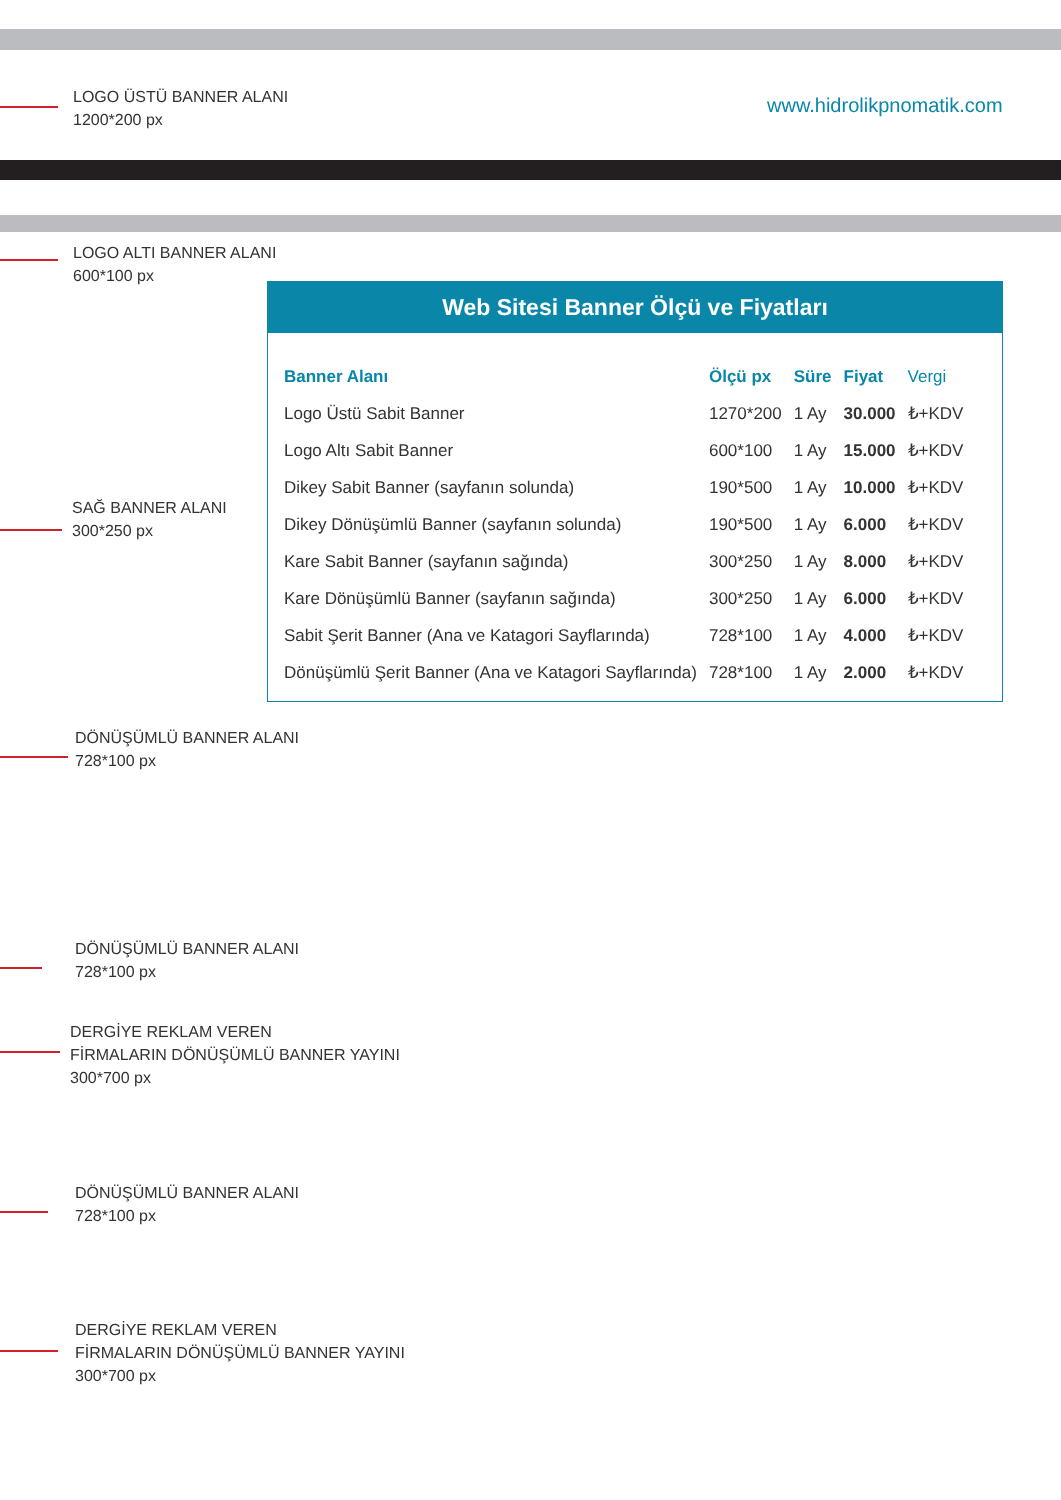LOGO ÜSTÜ BANNER ALANI
1200*200 px
www.hidrolikpnomatik.com
LOGO ALTI BANNER ALANI
600*100 px
Web Sitesi Banner Ölçü ve Fiyatları
| Banner Alanı | Ölçü px | Süre | Fiyat | Vergi |
| --- | --- | --- | --- | --- |
| Logo Üstü Sabit Banner | 1270*200 | 1 Ay | 30.000 | ₺+KDV |
| Logo Altı Sabit Banner | 600*100 | 1 Ay | 15.000 | ₺+KDV |
| Dikey Sabit Banner (sayfanın solunda) | 190*500 | 1 Ay | 10.000 | ₺+KDV |
| Dikey Dönüşümlü Banner (sayfanın solunda) | 190*500 | 1 Ay | 6.000 | ₺+KDV |
| Kare Sabit Banner (sayfanın sağında) | 300*250 | 1 Ay | 8.000 | ₺+KDV |
| Kare Dönüşümlü Banner (sayfanın sağında) | 300*250 | 1 Ay | 6.000 | ₺+KDV |
| Sabit Şerit Banner (Ana ve Katagori Sayflarında) | 728*100 | 1 Ay | 4.000 | ₺+KDV |
| Dönüşümlü Şerit Banner (Ana ve Katagori Sayflarında) | 728*100 | 1 Ay | 2.000 | ₺+KDV |
SAĞ BANNER ALANI
300*250 px
DÖNÜŞÜMLÜ BANNER ALANI
728*100 px
DÖNÜŞÜMLÜ BANNER ALANI
728*100 px
DERGİYE REKLAM VEREN
FİRMALARIN DÖNÜŞÜMLÜ BANNER YAYINI
300*700 px
DÖNÜŞÜMLÜ BANNER ALANI
728*100 px
DERGİYE REKLAM VEREN
FİRMALARIN DÖNÜŞÜMLÜ BANNER YAYINI
300*700 px